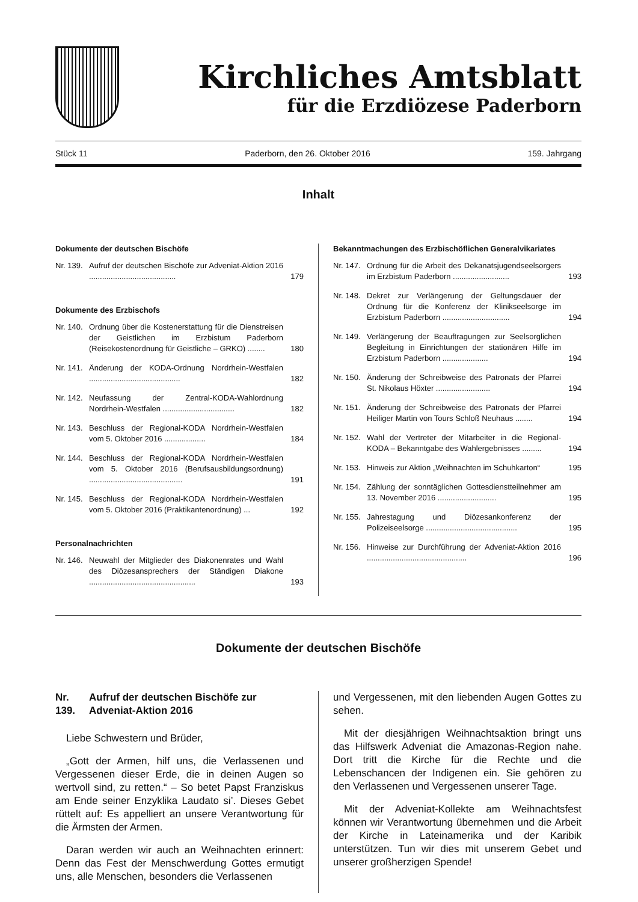Kirchliches Amtsblatt
für die Erzdiözese Paderborn
Stück 11 Paderborn, den 26. Oktober 2016 159. Jahrgang
Inhalt
Dokumente der deutschen Bischöfe
Nr. 139. Aufruf der deutschen Bischöfe zur Adveniat-Aktion 2016 ........................................ 179
Dokumente des Erzbischofs
Nr. 140. Ordnung über die Kostenerstattung für die Dienstreisen der Geistlichen im Erzbistum Paderborn (Reisekostenordnung für Geistliche – GRKO) ........ 180
Nr. 141. Änderung der KODA-Ordnung Nordrhein-Westfalen .......................................... 182
Nr. 142. Neufassung der Zentral-KODA-Wahlordnung Nordrhein-Westfalen ................................. 182
Nr. 143. Beschluss der Regional-KODA Nordrhein-Westfalen vom 5. Oktober 2016 ................... 184
Nr. 144. Beschluss der Regional-KODA Nordrhein-Westfalen vom 5. Oktober 2016 (Berufsausbildungsordnung) ........................................... 191
Nr. 145. Beschluss der Regional-KODA Nordrhein-Westfalen vom 5. Oktober 2016 (Praktikantenordnung) ... 192
Personalnachrichten
Nr. 146. Neuwahl der Mitglieder des Diakonenrates und Wahl des Diözesansprechers der Ständigen Diakone ................................................. 193
Bekanntmachungen des Erzbischöflichen Generalvikariates
Nr. 147. Ordnung für die Arbeit des Dekanatsjugendseelsorgers im Erzbistum Paderborn .......................... 193
Nr. 148. Dekret zur Verlängerung der Geltungsdauer der Ordnung für die Konferenz der Klinikseelsorge im Erzbistum Paderborn ............................... 194
Nr. 149. Verlängerung der Beauftragungen zur Seelsorglichen Begleitung in Einrichtungen der stationären Hilfe im Erzbistum Paderborn ..................... 194
Nr. 150. Änderung der Schreibweise des Patronats der Pfarrei St. Nikolaus Höxter ......................... 194
Nr. 151. Änderung der Schreibweise des Patronats der Pfarrei Heiliger Martin von Tours Schloß Neuhaus ........ 194
Nr. 152. Wahl der Vertreter der Mitarbeiter in die Regional-KODA – Bekanntgabe des Wahlergebnisses ......... 194
Nr. 153. Hinweis zur Aktion „Weihnachten im Schuhkarton“195
Nr. 154. Zählung der sonntäglichen Gottesdienstteilnehmer am 13. November 2016 ........................... 195
Nr. 155. Jahrestagung und Diözesankonferenz der Polizeiseelsorge .......................................... 195
Nr. 156. Hinweise zur Durchführung der Adveniat-Aktion 2016 .............................................. 196
Dokumente der deutschen Bischöfe
Nr. 139. Aufruf der deutschen Bischöfe zur Adveniat-Aktion 2016
Liebe Schwestern und Brüder,
„Gott der Armen, hilf uns, die Verlassenen und Vergessenen dieser Erde, die in deinen Augen so wertvoll sind, zu retten.“ – So betet Papst Franziskus am Ende seiner Enzyklika Laudato si’. Dieses Gebet rüttelt auf: Es appelliert an unsere Verantwortung für die Ärmsten der Armen.
Daran werden wir auch an Weihnachten erinnert: Denn das Fest der Menschwerdung Gottes ermutigt uns, alle Menschen, besonders die Verlassenen
und Vergessenen, mit den liebenden Augen Gottes zu sehen.
Mit der diesjährigen Weihnachtsaktion bringt uns das Hilfswerk Adveniat die Amazonas-Region nahe. Dort tritt die Kirche für die Rechte und die Lebenschancen der Indigenen ein. Sie gehören zu den Verlassenen und Vergessenen unserer Tage.
Mit der Adveniat-Kollekte am Weihnachtsfest können wir Verantwortung übernehmen und die Arbeit der Kirche in Lateinamerika und der Karibik unterstützen. Tun wir dies mit unserem Gebet und unserer großherzigen Spende!